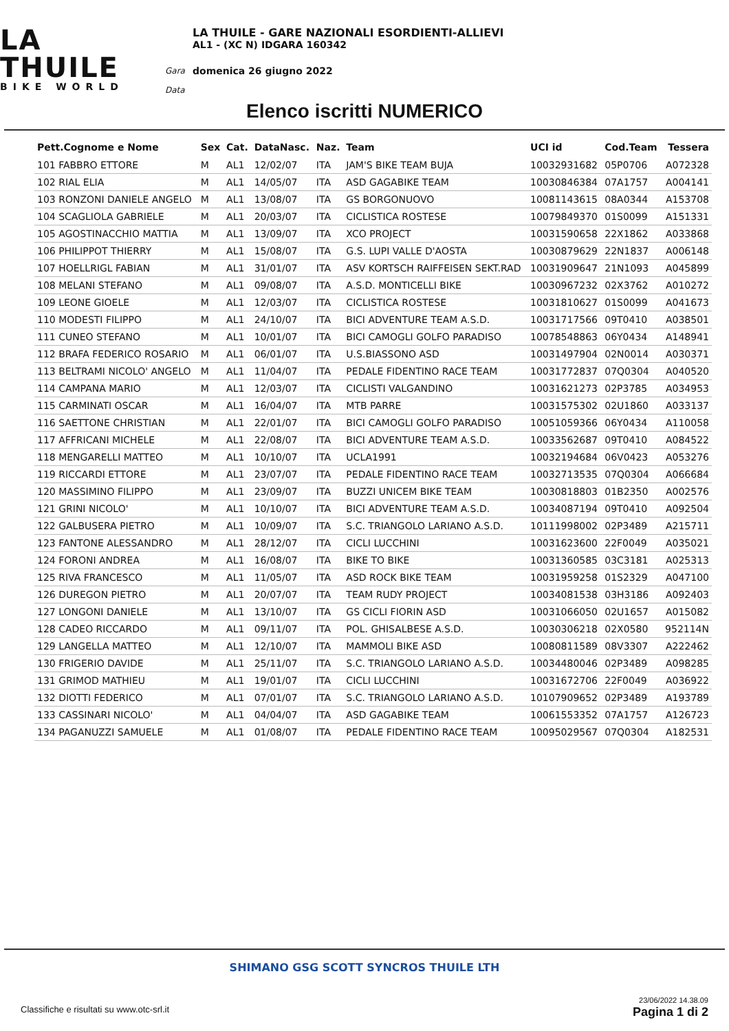LA
THUILE
BIKE WORLD
Gara
Data
LA THUILE - GARE NAZIONALI ESORDIENTI-ALLIEVI
AL1 - (XC N) IDGARA 160342
domenica 26 giugno 2022
Elenco iscritti NUMERICO
| Pett.Cognome e Nome | Sex | Cat. | DataNasc. | Naz. | Team | UCI id | Cod.Team | Tessera |
| --- | --- | --- | --- | --- | --- | --- | --- | --- |
| 101 FABBRO ETTORE | M | AL1 | 12/02/07 | ITA | JAM'S BIKE TEAM BUJA | 10032931682 | 05P0706 | A072328 |
| 102 RIAL ELIA | M | AL1 | 14/05/07 | ITA | ASD GAGABIKE TEAM | 10030846384 | 07A1757 | A004141 |
| 103 RONZONI DANIELE ANGELO | M | AL1 | 13/08/07 | ITA | GS BORGONUOVO | 10081143615 | 08A0344 | A153708 |
| 104 SCAGLIOLA GABRIELE | M | AL1 | 20/03/07 | ITA | CICLISTICA ROSTESE | 10079849370 | 01S0099 | A151331 |
| 105 AGOSTINACCHIO MATTIA | M | AL1 | 13/09/07 | ITA | XCO PROJECT | 10031590658 | 22X1862 | A033868 |
| 106 PHILIPPOT THIERRY | M | AL1 | 15/08/07 | ITA | G.S. LUPI VALLE D'AOSTA | 10030879629 | 22N1837 | A006148 |
| 107 HOELLRIGL FABIAN | M | AL1 | 31/01/07 | ITA | ASV KORTSCH RAIFFEISEN SEKT.RAD | 10031909647 | 21N1093 | A045899 |
| 108 MELANI STEFANO | M | AL1 | 09/08/07 | ITA | A.S.D. MONTICELLI BIKE | 10030967232 | 02X3762 | A010272 |
| 109 LEONE GIOELE | M | AL1 | 12/03/07 | ITA | CICLISTICA ROSTESE | 10031810627 | 01S0099 | A041673 |
| 110 MODESTI FILIPPO | M | AL1 | 24/10/07 | ITA | BICI ADVENTURE TEAM A.S.D. | 10031717566 | 09T0410 | A038501 |
| 111 CUNEO STEFANO | M | AL1 | 10/01/07 | ITA | BICI CAMOGLI GOLFO PARADISO | 10078548863 | 06Y0434 | A148941 |
| 112 BRAFA FEDERICO ROSARIO | M | AL1 | 06/01/07 | ITA | U.S.BIASSONO ASD | 10031497904 | 02N0014 | A030371 |
| 113 BELTRAMI NICOLO' ANGELO | M | AL1 | 11/04/07 | ITA | PEDALE FIDENTINO RACE TEAM | 10031772837 | 07Q0304 | A040520 |
| 114 CAMPANA MARIO | M | AL1 | 12/03/07 | ITA | CICLISTI VALGANDINO | 10031621273 | 02P3785 | A034953 |
| 115 CARMINATI OSCAR | M | AL1 | 16/04/07 | ITA | MTB PARRE | 10031575302 | 02U1860 | A033137 |
| 116 SAETTONE CHRISTIAN | M | AL1 | 22/01/07 | ITA | BICI CAMOGLI GOLFO PARADISO | 10051059366 | 06Y0434 | A110058 |
| 117 AFFRICANI MICHELE | M | AL1 | 22/08/07 | ITA | BICI ADVENTURE TEAM A.S.D. | 10033562687 | 09T0410 | A084522 |
| 118 MENGARELLI MATTEO | M | AL1 | 10/10/07 | ITA | UCLA1991 | 10032194684 | 06V0423 | A053276 |
| 119 RICCARDI ETTORE | M | AL1 | 23/07/07 | ITA | PEDALE FIDENTINO RACE TEAM | 10032713535 | 07Q0304 | A066684 |
| 120 MASSIMINO FILIPPO | M | AL1 | 23/09/07 | ITA | BUZZI UNICEM BIKE TEAM | 10030818803 | 01B2350 | A002576 |
| 121 GRINI NICOLO' | M | AL1 | 10/10/07 | ITA | BICI ADVENTURE TEAM A.S.D. | 10034087194 | 09T0410 | A092504 |
| 122 GALBUSERA PIETRO | M | AL1 | 10/09/07 | ITA | S.C. TRIANGOLO LARIANO A.S.D. | 10111998002 | 02P3489 | A215711 |
| 123 FANTONE ALESSANDRO | M | AL1 | 28/12/07 | ITA | CICLI LUCCHINI | 10031623600 | 22F0049 | A035021 |
| 124 FORONI ANDREA | M | AL1 | 16/08/07 | ITA | BIKE TO BIKE | 10031360585 | 03C3181 | A025313 |
| 125 RIVA FRANCESCO | M | AL1 | 11/05/07 | ITA | ASD ROCK BIKE TEAM | 10031959258 | 01S2329 | A047100 |
| 126 DUREGON PIETRO | M | AL1 | 20/07/07 | ITA | TEAM RUDY PROJECT | 10034081538 | 03H3186 | A092403 |
| 127 LONGONI DANIELE | M | AL1 | 13/10/07 | ITA | GS CICLI FIORIN ASD | 10031066050 | 02U1657 | A015082 |
| 128 CADEO RICCARDO | M | AL1 | 09/11/07 | ITA | POL. GHISALBESE A.S.D. | 10030306218 | 02X0580 | 952114N |
| 129 LANGELLA MATTEO | M | AL1 | 12/10/07 | ITA | MAMMOLI BIKE ASD | 10080811589 | 08V3307 | A222462 |
| 130 FRIGERIO DAVIDE | M | AL1 | 25/11/07 | ITA | S.C. TRIANGOLO LARIANO A.S.D. | 10034480046 | 02P3489 | A098285 |
| 131 GRIMOD MATHIEU | M | AL1 | 19/01/07 | ITA | CICLI LUCCHINI | 10031672706 | 22F0049 | A036922 |
| 132 DIOTTI FEDERICO | M | AL1 | 07/01/07 | ITA | S.C. TRIANGOLO LARIANO A.S.D. | 10107909652 | 02P3489 | A193789 |
| 133 CASSINARI NICOLO' | M | AL1 | 04/04/07 | ITA | ASD GAGABIKE TEAM | 10061553352 | 07A1757 | A126723 |
| 134 PAGANUZZI SAMUELE | M | AL1 | 01/08/07 | ITA | PEDALE FIDENTINO RACE TEAM | 10095029567 | 07Q0304 | A182531 |
SHIMANO GSG SCOTT SYNCROS THUILE LTH
Classifiche e risultati su www.otc-srl.it 23/06/2022 14.38.09
Pagina 1 di 2